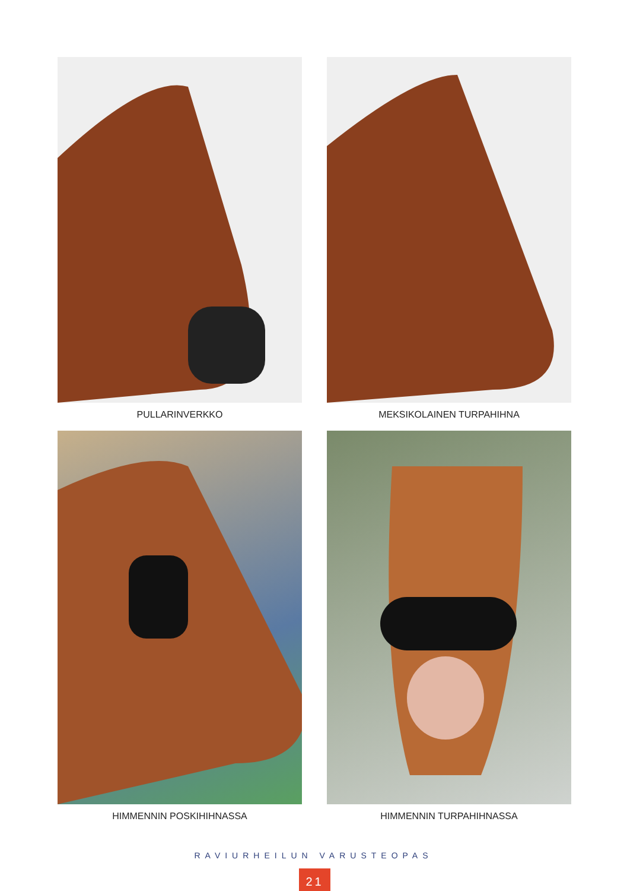PULLARINVERKKO
MEKSIKOLAINEN TURPAHIHNA
HIMMENNIN POSKIHIHNASSA
HIMMENNIN TURPAHIHNASSA
RAVIURHEILUN VARUSTEOPAS
21